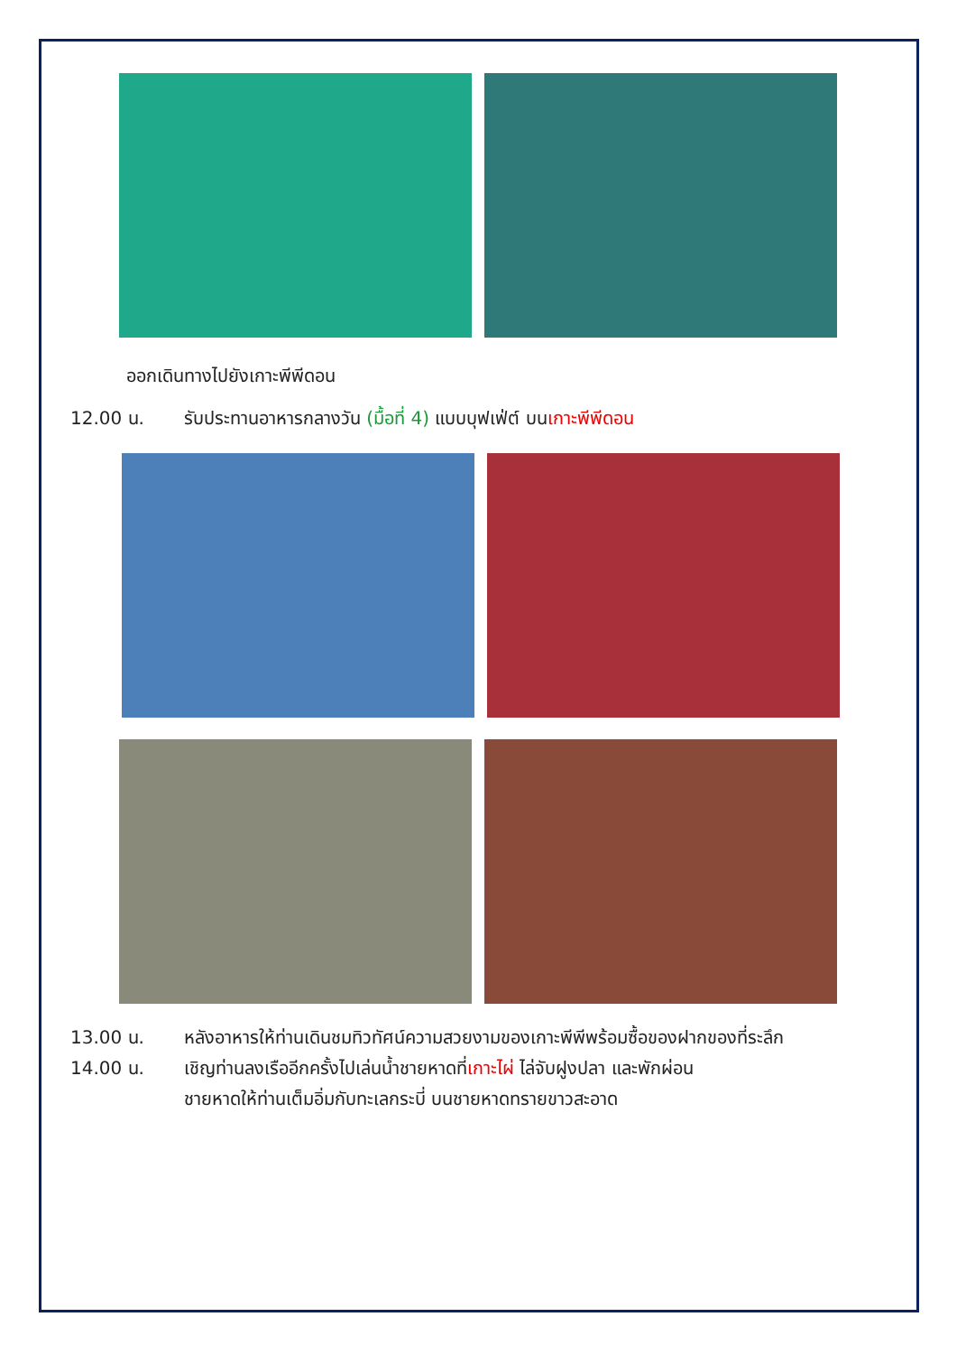ออกเดินทางไปยังเกาะพีพีดอน
12.00 น. รับประทานอาหารกลางวัน (มื้อที่ 4) แบบบุฟเฟ่ต์ บนเกาะพีพีดอน
13.00 น. หลังอาหารให้ท่านเดินชมทิวทัศน์ความสวยงามของเกาะพีพีพร้อมซื้อของฝากของที่ระลึก
14.00 น. เชิญท่านลงเรืออีกครั้งไปเล่นน้ำชายหาดที่เกาะไผ่ ไล่จับฝูงปลา และพักผ่อน
ชายหาดให้ท่านเต็มอิ่มกับทะเลกระบี่ บนชายหาดทรายขาวสะอาด